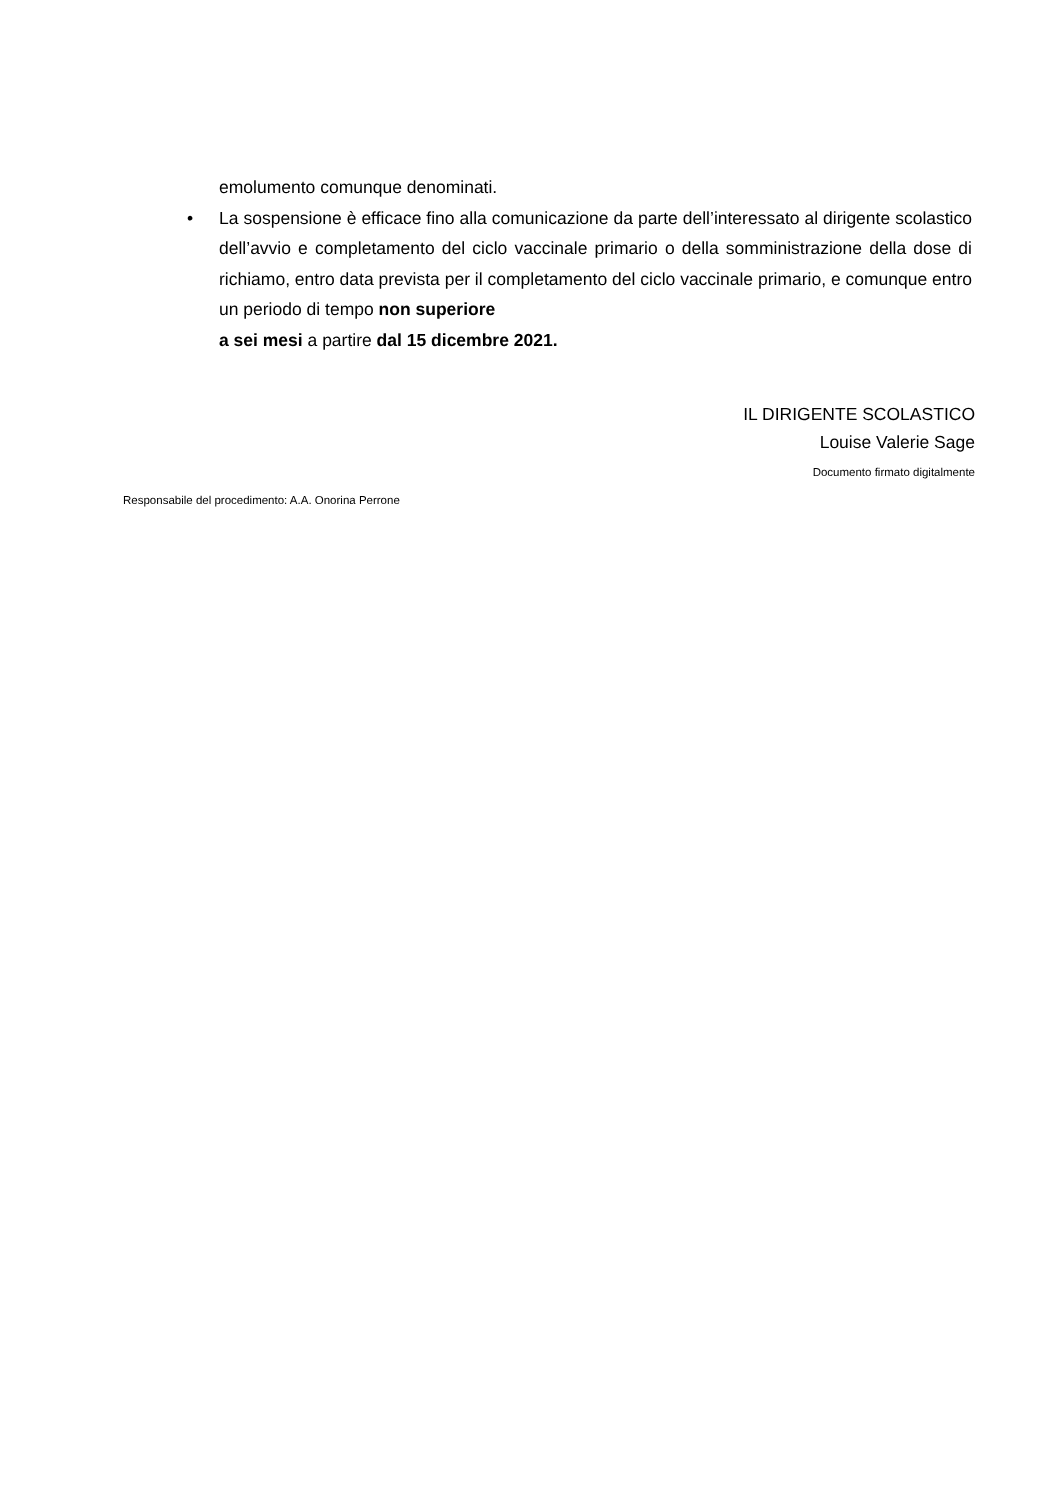emolumento comunque denominati.
• La sospensione è efficace fino alla comunicazione da parte dell’interessato al dirigente scolastico dell’avvio e completamento del ciclo vaccinale primario o della somministrazione della dose di richiamo, entro data prevista per il completamento del ciclo vaccinale primario, e comunque entro un periodo di tempo non superiore
a sei mesi a partire dal 15 dicembre 2021.
IL DIRIGENTE SCOLASTICO
Louise Valerie Sage
Documento firmato digitalmente
Responsabile del procedimento: A.A. Onorina Perrone